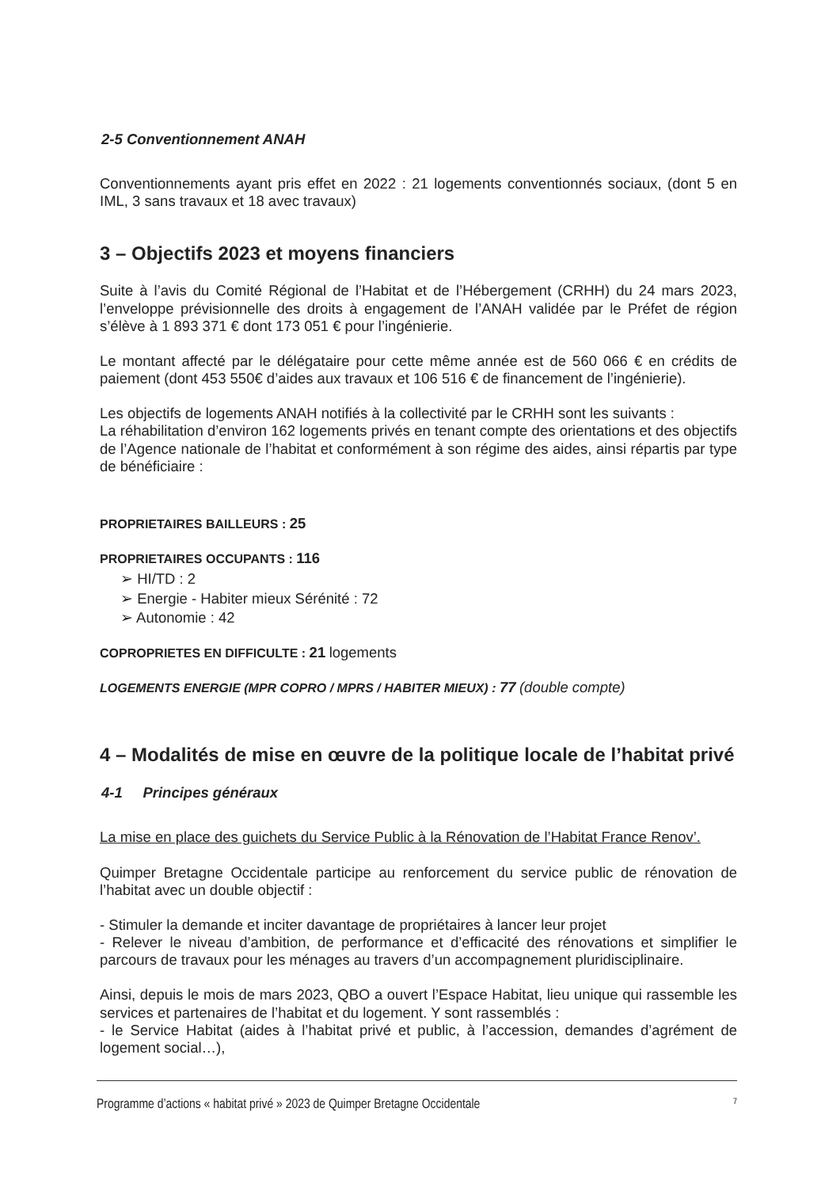2-5 Conventionnement ANAH
Conventionnements ayant pris effet en 2022 : 21 logements conventionnés sociaux, (dont 5 en IML, 3 sans travaux et 18 avec travaux)
3 – Objectifs 2023 et moyens financiers
Suite à l’avis du Comité Régional de l’Habitat et de l’Hébergement (CRHH) du 24 mars 2023, l’enveloppe prévisionnelle des droits à engagement de l’ANAH validée par le Préfet de région s’élève à 1 893 371 € dont 173 051 € pour l’ingénierie.
Le montant affecté par le délégataire pour cette même année est de 560 066 € en crédits de paiement (dont 453 550€ d’aides aux travaux et 106 516 € de financement de l’ingénierie).
Les objectifs de logements ANAH notifiés à la collectivité par le CRHH sont les suivants :
La réhabilitation d’environ 162 logements privés en tenant compte des orientations et des objectifs de l’Agence nationale de l’habitat et conformément à son régime des aides, ainsi répartis par type de bénéficiaire :
PROPRIETAIRES BAILLEURS : 25
PROPRIETAIRES OCCUPANTS : 116
➢ HI/TD : 2
➢ Energie - Habiter mieux Sérénité : 72
➢ Autonomie : 42
COPROPRIETES EN DIFFICULTE : 21 logements
LOGEMENTS ENERGIE (MPR COPRO / MPRS / HABITER MIEUX) : 77 (double compte)
4 – Modalités de mise en œuvre de la politique locale de l’habitat privé
4-1 Principes généraux
La mise en place des guichets du Service Public à la Rénovation de l’Habitat France Renov’.
Quimper Bretagne Occidentale participe au renforcement du service public de rénovation de l’habitat avec un double objectif :
- Stimuler la demande et inciter davantage de propriétaires à lancer leur projet
- Relever le niveau d’ambition, de performance et d’efficacité des rénovations et simplifier le parcours de travaux pour les ménages au travers d’un accompagnement pluridisciplinaire.
Ainsi, depuis le mois de mars 2023, QBO a ouvert l’Espace Habitat, lieu unique qui rassemble les services et partenaires de l’habitat et du logement. Y sont rassemblés :
- le Service Habitat (aides à l’habitat privé et public, à l’accession, demandes d’agrément de logement social…),
Programme d’actions « habitat privé » 2023 de Quimper Bretagne Occidentale 7